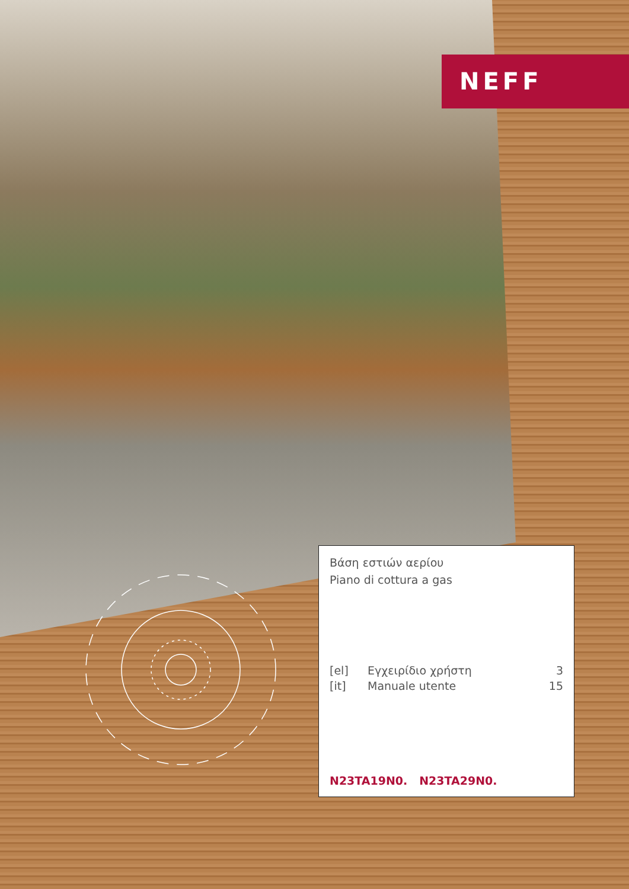NEFF
Βάση εστιών αερίου
Piano di cottura a gas
| [el] | Εγχειρίδιο χρήστη | 3 |
| [it] | Manuale utente | 15 |
N23TA19N0. N23TA29N0.